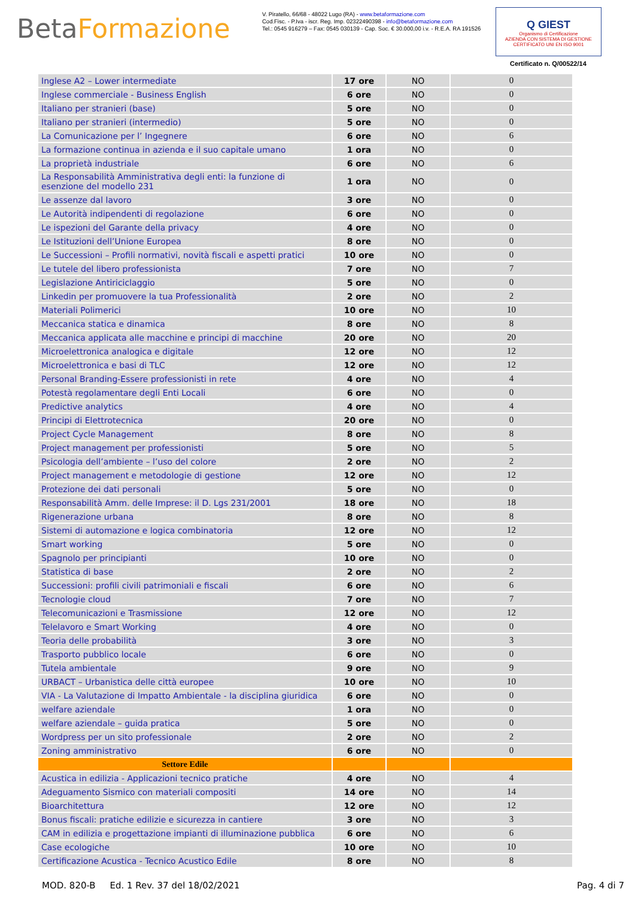BetaFormazione
V. Piratello, 66/68 - 48022 Lugo (RA) - www.betaformazione.com
Cod.Fisc. - P.Iva - iscr. Reg. Imp. 02322490398 - info@betaformazione.com
Tel.: 0545 916279 – Fax: 0545 030139 - Cap. Soc. € 30.000,00 i.v. - R.E.A. RA 191526
Q GIEST
Organismo di Certificazione
AZIENDA CON SISTEMA DI GESTIONE CERTIFICATO UNI EN ISO 9001
Certificato n. Q/00522/14
| Inglese A2 – Lower intermediate | 17 ore | NO | 0 |
| Inglese commerciale - Business English | 6 ore | NO | 0 |
| Italiano per stranieri (base) | 5 ore | NO | 0 |
| Italiano per stranieri (intermedio) | 5 ore | NO | 0 |
| La Comunicazione per l’ Ingegnere | 6 ore | NO | 6 |
| La formazione continua in azienda e il suo capitale umano | 1 ora | NO | 0 |
| La proprietà industriale | 6 ore | NO | 6 |
| La Responsabilità Amministrativa degli enti: la funzione di esenzione del modello 231 | 1 ora | NO | 0 |
| Le assenze dal lavoro | 3 ore | NO | 0 |
| Le Autorità indipendenti di regolazione | 6 ore | NO | 0 |
| Le ispezioni del Garante della privacy | 4 ore | NO | 0 |
| Le Istituzioni dell’Unione Europea | 8 ore | NO | 0 |
| Le Successioni – Profili normativi, novità fiscali e aspetti pratici | 10 ore | NO | 0 |
| Le tutele del libero professionista | 7 ore | NO | 7 |
| Legislazione Antiriciclaggio | 5 ore | NO | 0 |
| Linkedin per promuovere la tua Professionalità | 2 ore | NO | 2 |
| Materiali Polimerici | 10 ore | NO | 10 |
| Meccanica statica e dinamica | 8 ore | NO | 8 |
| Meccanica applicata alle macchine e principi di macchine | 20 ore | NO | 20 |
| Microelettronica analogica e digitale | 12 ore | NO | 12 |
| Microelettronica e basi di TLC | 12 ore | NO | 12 |
| Personal Branding-Essere professionisti in rete | 4 ore | NO | 4 |
| Potestà regolamentare degli Enti Locali | 6 ore | NO | 0 |
| Predictive analytics | 4 ore | NO | 4 |
| Principi di Elettrotecnica | 20 ore | NO | 0 |
| Project Cycle Management | 8 ore | NO | 8 |
| Project management per professionisti | 5 ore | NO | 5 |
| Psicologia dell’ambiente – l’uso del colore | 2 ore | NO | 2 |
| Project management e metodologie di gestione | 12 ore | NO | 12 |
| Protezione dei dati personali | 5 ore | NO | 0 |
| Responsabilità Amm. delle Imprese: il D. Lgs 231/2001 | 18 ore | NO | 18 |
| Rigenerazione urbana | 8 ore | NO | 8 |
| Sistemi di automazione e logica combinatoria | 12 ore | NO | 12 |
| Smart working | 5 ore | NO | 0 |
| Spagnolo per principianti | 10 ore | NO | 0 |
| Statistica di base | 2 ore | NO | 2 |
| Successioni: profili civili patrimoniali e fiscali | 6 ore | NO | 6 |
| Tecnologie cloud | 7 ore | NO | 7 |
| Telecomunicazioni e Trasmissione | 12 ore | NO | 12 |
| Telelavoro e Smart Working | 4 ore | NO | 0 |
| Teoria delle probabilità | 3 ore | NO | 3 |
| Trasporto pubblico locale | 6 ore | NO | 0 |
| Tutela ambientale | 9 ore | NO | 9 |
| URBACT – Urbanistica delle città europee | 10 ore | NO | 10 |
| VIA - La Valutazione di Impatto Ambientale - la disciplina giuridica | 6 ore | NO | 0 |
| welfare aziendale | 1 ora | NO | 0 |
| welfare aziendale – guida pratica | 5 ore | NO | 0 |
| Wordpress per un sito professionale | 2 ore | NO | 2 |
| Zoning amministrativo | 6 ore | NO | 0 |
| Settore Edile | | | |
| Acustica in edilizia - Applicazioni tecnico pratiche | 4 ore | NO | 4 |
| Adeguamento Sismico con materiali compositi | 14 ore | NO | 14 |
| Bioarchitettura | 12 ore | NO | 12 |
| Bonus fiscali: pratiche edilizie e sicurezza in cantiere | 3 ore | NO | 3 |
| CAM in edilizia e progettazione impianti di illuminazione pubblica | 6 ore | NO | 6 |
| Case ecologiche | 10 ore | NO | 10 |
| Certificazione Acustica - Tecnico Acustico Edile | 8 ore | NO | 8 |
MOD. 820-B Ed. 1 Rev. 37 del 18/02/2021 Pag. 4 di 7